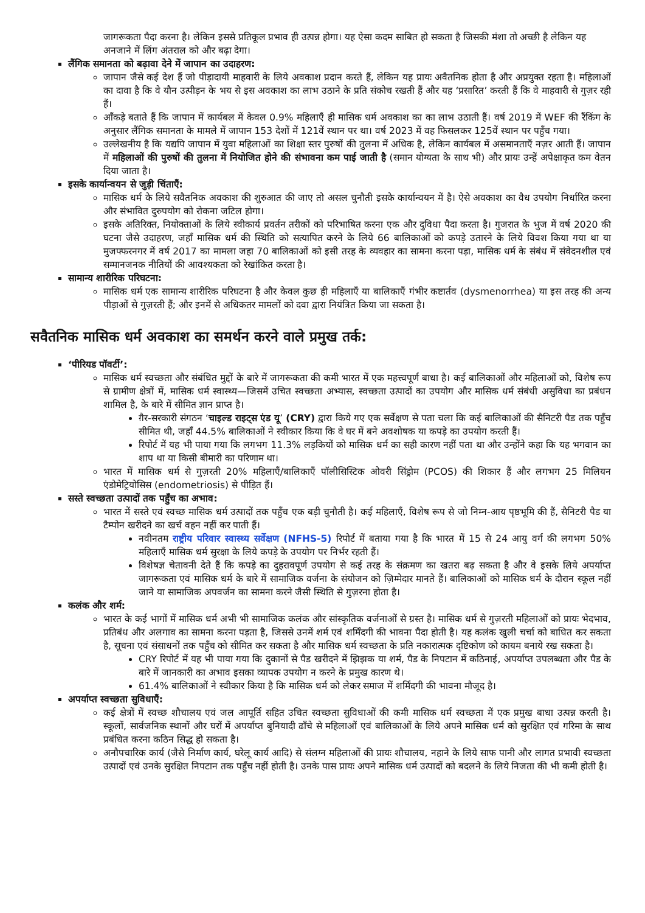जागरूकता पैदा करना है। लेकिन इससे प्रतिकूल प्रभाव ही उत्पन्न होगा। यह ऐसा कदम साबित हो सकता है जिसकी मंशा तो अच्छी है लेकिन यह अनजाने में लिंग अंतराल को और बढ़ा देगा।
लैंगिक समानता को बढ़ावा देने में जापान का उदाहरण:
जापान जैसे कई देश हैं जो पीड़ादायी माहवारी के लिये अवकाश प्रदान करते हैं, लेकिन यह प्रायः अवैतनिक होता है और अप्रयुक्त रहता है। महिलाओं का दावा है कि वे यौन उत्पीड़न के भय से इस अवकाश का लाभ उठाने के प्रति संकोच रखती हैं और यह ‘प्रसारित’ करती हैं कि वे माहवारी से गुज़र रही हैं।
आँकड़े बताते हैं कि जापान में कार्यबल में केवल 0.9% महिलाएँ ही मासिक धर्म अवकाश का का लाभ उठाती हैं। वर्ष 2019 में WEF की रैंकिंग के अनुसार लैंगिक समानता के मामले में जापान 153 देशों में 121वें स्थान पर था। वर्ष 2023 में वह फिसलकर 125वें स्थान पर पहुँच गया।
उल्लेखनीय है कि यद्यपि जापान में युवा महिलाओं का शिक्षा स्तर पुरुषों की तुलना में अधिक है, लेकिन कार्यबल में असमानताएँ नज़र आती हैं। जापान में महिलाओं की पुरुषों की तुलना में नियोजित होने की संभावना कम पाई जाती है (समान योग्यता के साथ भी) और प्रायः उन्हें अपेक्षाकृत कम वेतन दिया जाता है।
इसके कार्यान्वयन से जुड़ी चिंताएँ:
मासिक धर्म के लिये सवैतनिक अवकाश की शुरुआत की जाए तो असल चुनौती इसके कार्यान्वयन में है। ऐसे अवकाश का वैध उपयोग निर्धारित करना और संभावित दुरुपयोग को रोकना जटिल होगा।
इसके अतिरिक्त, नियोक्ताओं के लिये स्वीकार्य प्रवर्तन तरीकों को परिभाषित करना एक और दुविधा पैदा करता है। गुजरात के भुज में वर्ष 2020 की घटना जैसे उदाहरण, जहाँ मासिक धर्म की स्थिति को सत्यापित करने के लिये 66 बालिकाओं को कपड़े उतारने के लिये विवश किया गया था या मुजफ्फरनगर में वर्ष 2017 का मामला जहा 70 बालिकाओं को इसी तरह के व्यवहार का सामना करना पड़ा, मासिक धर्म के संबंध में संवेदनशील एवं सम्मानजनक नीतियों की आवश्यकता को रेखांकित करता है।
सामान्य शारीरिक परिघटना:
मासिक धर्म एक सामान्य शारीरिक परिघटना है और केवल कुछ ही महिलाएँ या बालिकाएँ गंभीर कष्टार्तव (dysmenorrhea) या इस तरह की अन्य पीड़ाओं से गुज़रती हैं; और इनमें से अधिकतर मामलों को दवा द्वारा नियंत्रित किया जा सकता है।
सवैतनिक मासिक धर्म अवकाश का समर्थन करने वाले प्रमुख तर्क:
‘पीरियड पॉवर्टी’:
मासिक धर्म स्वच्छता और संबंधित मुद्दों के बारे में जागरूकता की कमी भारत में एक महत्त्वपूर्ण बाधा है। कई बालिकाओं और महिलाओं को, विशेष रूप से ग्रामीण क्षेत्रों में, मासिक धर्म स्वास्थ्य—जिसमें उचित स्वच्छता अभ्यास, स्वच्छता उत्पादों का उपयोग और मासिक धर्म संबंधी असुविधा का प्रबंधन शामिल है, के बारे में सीमित ज्ञान प्राप्त है।
ग़ैर-सरकारी संगठन ‘चाइल्ड राइट्स एंड यू’ (CRY) द्वारा किये गए एक सर्वेक्षण से पता चला कि कई बालिकाओं की सैनिटरी पैड तक पहुँच सीमित थी, जहाँ 44.5% बालिकाओं ने स्वीकार किया कि वे घर में बने अवशोषक या कपड़े का उपयोग करती हैं।
रिपोर्ट में यह भी पाया गया कि लगभग 11.3% लड़कियों को मासिक धर्म का सही कारण नहीं पता था और उन्होंने कहा कि यह भगवान का शाप था या किसी बीमारी का परिणाम था।
भारत में मासिक धर्म से गुज़रती 20% महिलाएँ/बालिकाएँ पॉलीसिस्टिक ओवरी सिंड्रोम (PCOS) की शिकार हैं और लगभग 25 मिलियन एंडोमेट्रियोसिस (endometriosis) से पीड़ित हैं।
सस्ते स्वच्छता उत्पादों तक पहुँच का अभाव:
भारत में सस्ते एवं स्वच्छ मासिक धर्म उत्पादों तक पहुँच एक बड़ी चुनौती है। कई महिलाएँ, विशेष रूप से जो निम्न-आय पृष्ठभूमि की हैं, सैनिटरी पैड या टैम्पोन खरीदने का खर्च वहन नहीं कर पाती हैं।
नवीनतम राष्ट्रीय परिवार स्वास्थ्य सर्वेक्षण (NFHS-5) रिपोर्ट में बताया गया है कि भारत में 15 से 24 आयु वर्ग की लगभग 50% महिलाएँ मासिक धर्म सुरक्षा के लिये कपड़े के उपयोग पर निर्भर रहती हैं।
विशेषज्ञ चेतावनी देते हैं कि कपड़े का दुहरावपूर्ण उपयोग से कई तरह के संक्रमण का खतरा बढ़ सकता है और वे इसके लिये अपर्याप्त जागरूकता एवं मासिक धर्म के बारे में सामाजिक वर्जना के संयोजन को ज़िम्मेदार मानते हैं। बालिकाओं को मासिक धर्म के दौरान स्कूल नहीं जाने या सामाजिक अपवर्जन का सामना करने जैसी स्थिति से गुज़रना होता है।
कलंक और शर्म:
भारत के कई भागों में मासिक धर्म अभी भी सामाजिक कलंक और सांस्कृतिक वर्जनाओं से ग्रस्त है। मासिक धर्म से गुज़रती महिलाओं को प्रायः भेदभाव, प्रतिबंध और अलगाव का सामना करना पड़ता है, जिससे उनमें शर्म एवं शर्मिंदगी की भावना पैदा होती है। यह कलंक खुली चर्चा को बाधित कर सकता है, सूचना एवं संसाधनों तक पहुँच को सीमित कर सकता है और मासिक धर्म स्वच्छता के प्रति नकारात्मक दृष्टिकोण को कायम बनाये रख सकता है।
CRY रिपोर्ट में यह भी पाया गया कि दुकानों से पैड खरीदने में झिझक या शर्म, पैड के निपटान में कठिनाई, अपर्याप्त उपलब्धता और पैड के बारे में जानकारी का अभाव इसका व्यापक उपयोग न करने के प्रमुख कारण थे।
61.4% बालिकाओं ने स्वीकार किया है कि मासिक धर्म को लेकर समाज में शर्मिंदगी की भावना मौजूद है।
अपर्याप्त स्वच्छता सुविधाएँ:
कई क्षेत्रों में स्वच्छ शौचालय एवं जल आपूर्ति सहित उचित स्वच्छता सुविधाओं की कमी मासिक धर्म स्वच्छता में एक प्रमुख बाधा उत्पन्न करती है। स्कूलों, सार्वजनिक स्थानों और घरों में अपर्याप्त बुनियादी ढाँचे से महिलाओं एवं बालिकाओं के लिये अपने मासिक धर्म को सुरक्षित एवं गरिमा के साथ प्रबंधित करना कठिन सिद्ध हो सकता है।
अनौपचारिक कार्य (जैसे निर्माण कार्य, घरेलू कार्य आदि) से संलग्न महिलाओं की प्रायः शौचालय, नहाने के लिये साफ पानी और लागत प्रभावी स्वच्छता उत्पादों एवं उनके सुरक्षित निपटान तक पहुँच नहीं होती है। उनके पास प्रायः अपने मासिक धर्म उत्पादों को बदलने के लिये निजता की भी कमी होती है।